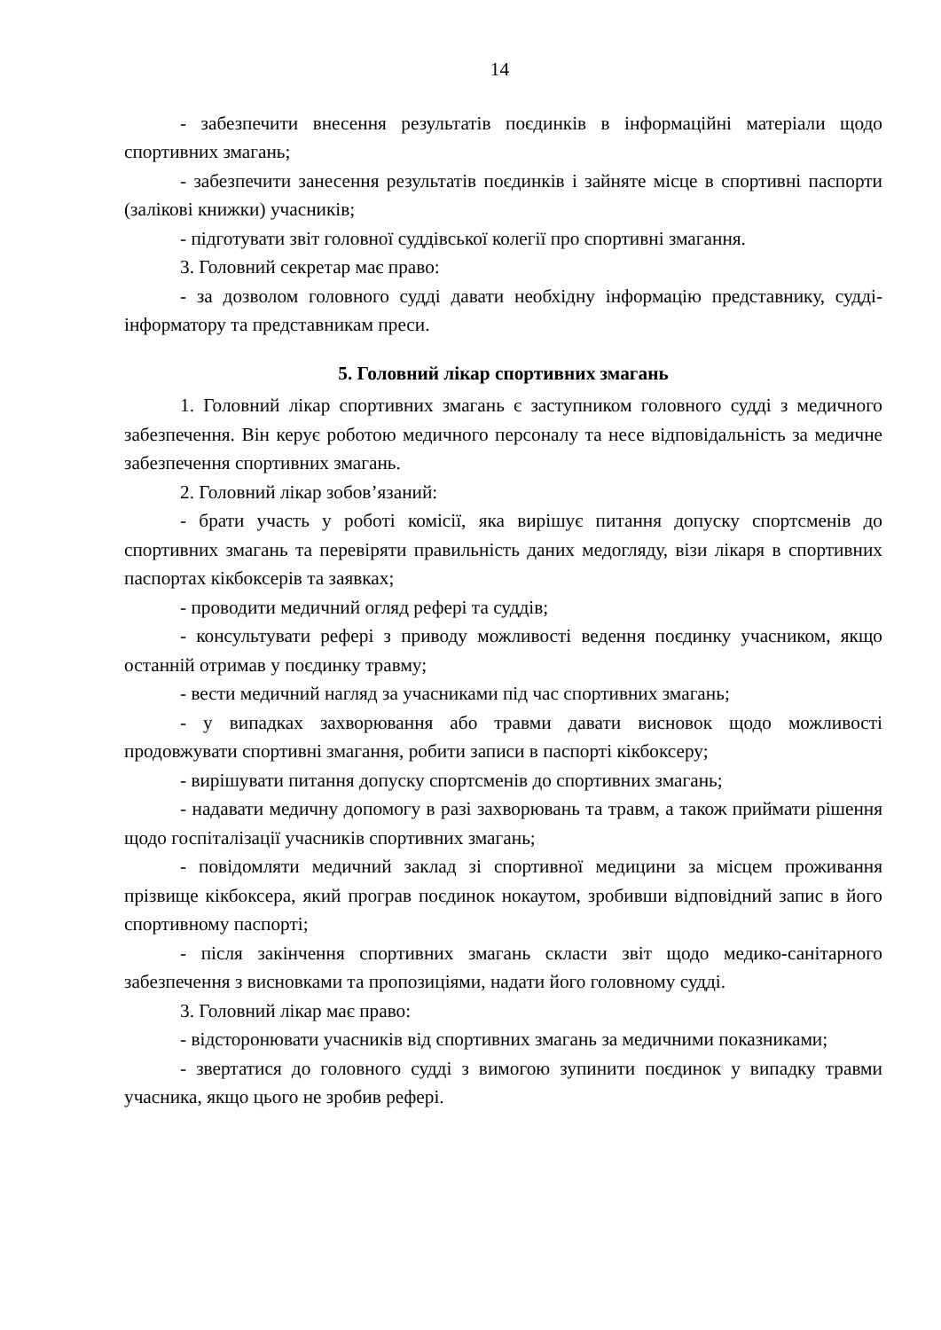14
- забезпечити внесення результатів поєдинків в інформаційні матеріали щодо спортивних змагань;
- забезпечити занесення результатів поєдинків і зайняте місце в спортивні паспорти (залікові книжки) учасників;
- підготувати звіт головної суддівської колегії про спортивні змагання.
3. Головний секретар має право:
- за дозволом головного судді давати необхідну інформацію представнику, судді-інформатору та представникам преси.
5. Головний лікар спортивних змагань
1. Головний лікар спортивних змагань є заступником головного судді з медичного забезпечення. Він керує роботою медичного персоналу та несе відповідальність за медичне забезпечення спортивних змагань.
2. Головний лікар зобов’язаний:
- брати участь у роботі комісії, яка вирішує питання допуску спортсменів до спортивних змагань та перевіряти правильність даних медогляду, візи лікаря в спортивних паспортах кікбоксерів та заявках;
- проводити медичний огляд рефері та суддів;
- консультувати рефері з приводу можливості ведення поєдинку учасником, якщо останній отримав у поєдинку травму;
- вести медичний нагляд за учасниками під час спортивних змагань;
- у випадках захворювання або травми давати висновок щодо можливості продовжувати спортивні змагання, робити записи в паспорті кікбоксеру;
- вирішувати питання допуску спортсменів до спортивних змагань;
- надавати медичну допомогу в разі захворювань та травм, а також приймати рішення щодо госпіталізації учасників спортивних змагань;
- повідомляти медичний заклад зі спортивної медицини за місцем проживання прізвище кікбоксера, який програв поєдинок нокаутом, зробивши відповідний запис в його спортивному паспорті;
- після закінчення спортивних змагань скласти звіт щодо медико-санітарного забезпечення з висновками та пропозиціями, надати його головному судді.
3. Головний лікар має право:
- відсторонювати учасників від спортивних змагань за медичними показниками;
- звертатися до головного судді з вимогою зупинити поєдинок у випадку травми учасника, якщо цього не зробив рефері.